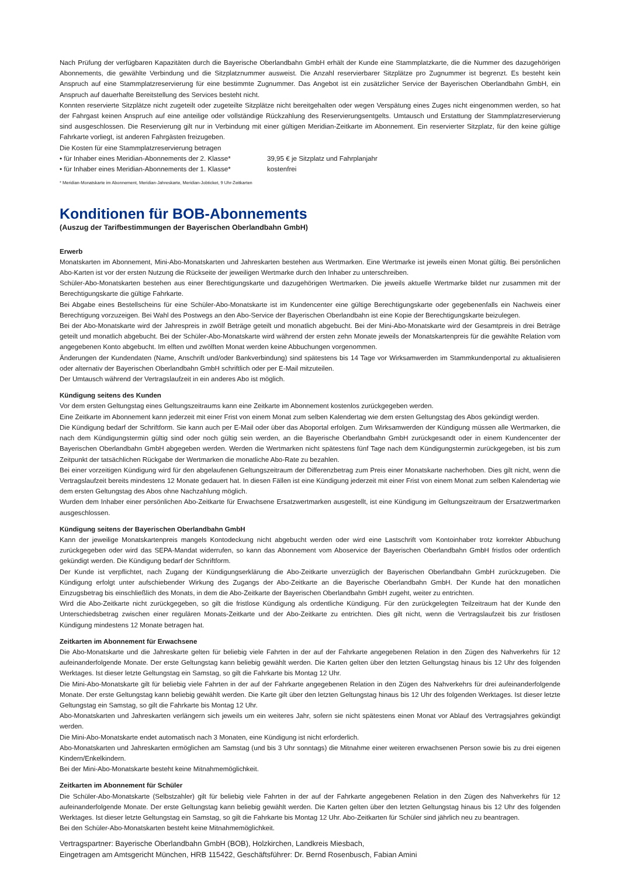Nach Prüfung der verfügbaren Kapazitäten durch die Bayerische Oberlandbahn GmbH erhält der Kunde eine Stammplatzkarte, die die Nummer des dazugehörigen Abonnements, die gewählte Verbindung und die Sitzplatznummer ausweist. Die Anzahl reservierbarer Sitzplätze pro Zugnummer ist begrenzt. Es besteht kein Anspruch auf eine Stammplatzreservierung für eine bestimmte Zugnummer. Das Angebot ist ein zusätzlicher Service der Bayerischen Oberlandbahn GmbH, ein Anspruch auf dauerhafte Bereitstellung des Services besteht nicht.
Konnten reservierte Sitzplätze nicht zugeteilt oder zugeteilte Sitzplätze nicht bereitgehalten oder wegen Verspätung eines Zuges nicht eingenommen werden, so hat der Fahrgast keinen Anspruch auf eine anteilige oder vollständige Rückzahlung des Reservierungsentgelts. Umtausch und Erstattung der Stammplatzreservierung sind ausgeschlossen. Die Reservierung gilt nur in Verbindung mit einer gültigen Meridian-Zeitkarte im Abonnement. Ein reservierter Sitzplatz, für den keine gültige Fahrkarte vorliegt, ist anderen Fahrgästen freizugeben.
Die Kosten für eine Stammplatzreservierung betragen
• für Inhaber eines Meridian-Abonnements der 2. Klasse* 39,95 € je Sitzplatz und Fahrplanjahr
• für Inhaber eines Meridian-Abonnements der 1. Klasse* kostenfrei
* Meridian-Monatskarte im Abonnement, Meridian-Jahreskarte, Meridian-Jobticket, 9 Uhr-Zeitkarten
Konditionen für BOB-Abonnements
(Auszug der Tarifbestimmungen der Bayerischen Oberlandbahn GmbH)
Erwerb
Monatskarten im Abonnement, Mini-Abo-Monatskarten und Jahreskarten bestehen aus Wertmarken. Eine Wertmarke ist jeweils einen Monat gültig. Bei persönlichen Abo-Karten ist vor der ersten Nutzung die Rückseite der jeweiligen Wertmarke durch den Inhaber zu unterschreiben.
Schüler-Abo-Monatskarten bestehen aus einer Berechtigungskarte und dazugehörigen Wertmarken. Die jeweils aktuelle Wertmarke bildet nur zusammen mit der Berechtigungskarte die gültige Fahrkarte.
Bei Abgabe eines Bestellscheins für eine Schüler-Abo-Monatskarte ist im Kundencenter eine gültige Berechtigungskarte oder gegebenenfalls ein Nachweis einer Berechtigung vorzuzeigen. Bei Wahl des Postwegs an den Abo-Service der Bayerischen Oberlandbahn ist eine Kopie der Berechtigungskarte beizulegen.
Bei der Abo-Monatskarte wird der Jahrespreis in zwölf Beträge geteilt und monatlich abgebucht. Bei der Mini-Abo-Monatskarte wird der Gesamtpreis in drei Beträge geteilt und monatlich abgebucht. Bei der Schüler-Abo-Monatskarte wird während der ersten zehn Monate jeweils der Monatskartenpreis für die gewählte Relation vom angegebenen Konto abgebucht. Im elften und zwölften Monat werden keine Abbuchungen vorgenommen.
Änderungen der Kundendaten (Name, Anschrift und/oder Bankverbindung) sind spätestens bis 14 Tage vor Wirksamwerden im Stammkundenportal zu aktualisieren oder alternativ der Bayerischen Oberlandbahn GmbH schriftlich oder per E-Mail mitzuteilen.
Der Umtausch während der Vertragslaufzeit in ein anderes Abo ist möglich.
Kündigung seitens des Kunden
Vor dem ersten Geltungstag eines Geltungszeitraums kann eine Zeitkarte im Abonnement kostenlos zurückgegeben werden.
Eine Zeitkarte im Abonnement kann jederzeit mit einer Frist von einem Monat zum selben Kalendertag wie dem ersten Geltungstag des Abos gekündigt werden.
Die Kündigung bedarf der Schriftform. Sie kann auch per E-Mail oder über das Aboportal erfolgen. Zum Wirksamwerden der Kündigung müssen alle Wertmarken, die nach dem Kündigungstermin gültig sind oder noch gültig sein werden, an die Bayerische Oberlandbahn GmbH zurückgesandt oder in einem Kundencenter der Bayerischen Oberlandbahn GmbH abgegeben werden. Werden die Wertmarken nicht spätestens fünf Tage nach dem Kündigungstermin zurückgegeben, ist bis zum Zeitpunkt der tatsächlichen Rückgabe der Wertmarken die monatliche Abo-Rate zu bezahlen.
Bei einer vorzeitigen Kündigung wird für den abgelaufenen Geltungszeitraum der Differenzbetrag zum Preis einer Monatskarte nacherhoben. Dies gilt nicht, wenn die Vertragslaufzeit bereits mindestens 12 Monate gedauert hat. In diesen Fällen ist eine Kündigung jederzeit mit einer Frist von einem Monat zum selben Kalendertag wie dem ersten Geltungstag des Abos ohne Nachzahlung möglich.
Wurden dem Inhaber einer persönlichen Abo-Zeitkarte für Erwachsene Ersatzwertmarken ausgestellt, ist eine Kündigung im Geltungszeitraum der Ersatzwertmarken ausgeschlossen.
Kündigung seitens der Bayerischen Oberlandbahn GmbH
Kann der jeweilige Monatskartenpreis mangels Kontodeckung nicht abgebucht werden oder wird eine Lastschrift vom Kontoinhaber trotz korrekter Abbuchung zurückgegeben oder wird das SEPA-Mandat widerrufen, so kann das Abonnement vom Aboservice der Bayerischen Oberlandbahn GmbH fristlos oder ordentlich gekündigt werden. Die Kündigung bedarf der Schriftform.
Der Kunde ist verpflichtet, nach Zugang der Kündigungserklärung die Abo-Zeitkarte unverzüglich der Bayerischen Oberlandbahn GmbH zurückzugeben. Die Kündigung erfolgt unter aufschiebender Wirkung des Zugangs der Abo-Zeitkarte an die Bayerische Oberlandbahn GmbH. Der Kunde hat den monatlichen Einzugsbetrag bis einschließlich des Monats, in dem die Abo-Zeitkarte der Bayerischen Oberlandbahn GmbH zugeht, weiter zu entrichten.
Wird die Abo-Zeitkarte nicht zurückgegeben, so gilt die fristlose Kündigung als ordentliche Kündigung. Für den zurückgelegten Teilzeitraum hat der Kunde den Unterschiedsbetrag zwischen einer regulären Monats-Zeitkarte und der Abo-Zeitkarte zu entrichten. Dies gilt nicht, wenn die Vertragslaufzeit bis zur fristlosen Kündigung mindestens 12 Monate betragen hat.
Zeitkarten im Abonnement für Erwachsene
Die Abo-Monatskarte und die Jahreskarte gelten für beliebig viele Fahrten in der auf der Fahrkarte angegebenen Relation in den Zügen des Nahverkehrs für 12 aufeinanderfolgende Monate. Der erste Geltungstag kann beliebig gewählt werden. Die Karten gelten über den letzten Geltungstag hinaus bis 12 Uhr des folgenden Werktages. Ist dieser letzte Geltungstag ein Samstag, so gilt die Fahrkarte bis Montag 12 Uhr.
Die Mini-Abo-Monatskarte gilt für beliebig viele Fahrten in der auf der Fahrkarte angegebenen Relation in den Zügen des Nahverkehrs für drei aufeinanderfolgende Monate. Der erste Geltungstag kann beliebig gewählt werden. Die Karte gilt über den letzten Geltungstag hinaus bis 12 Uhr des folgenden Werktages. Ist dieser letzte Geltungstag ein Samstag, so gilt die Fahrkarte bis Montag 12 Uhr.
Abo-Monatskarten und Jahreskarten verlängern sich jeweils um ein weiteres Jahr, sofern sie nicht spätestens einen Monat vor Ablauf des Vertragsjahres gekündigt werden.
Die Mini-Abo-Monatskarte endet automatisch nach 3 Monaten, eine Kündigung ist nicht erforderlich.
Abo-Monatskarten und Jahreskarten ermöglichen am Samstag (und bis 3 Uhr sonntags) die Mitnahme einer weiteren erwachsenen Person sowie bis zu drei eigenen Kindern/Enkelkindern.
Bei der Mini-Abo-Monatskarte besteht keine Mitnahmemöglichkeit.
Zeitkarten im Abonnement für Schüler
Die Schüler-Abo-Monatskarte (Selbstzahler) gilt für beliebig viele Fahrten in der auf der Fahrkarte angegebenen Relation in den Zügen des Nahverkehrs für 12 aufeinanderfolgende Monate. Der erste Geltungstag kann beliebig gewählt werden. Die Karten gelten über den letzten Geltungstag hinaus bis 12 Uhr des folgenden Werktages. Ist dieser letzte Geltungstag ein Samstag, so gilt die Fahrkarte bis Montag 12 Uhr. Abo-Zeitkarten für Schüler sind jährlich neu zu beantragen.
Bei den Schüler-Abo-Monatskarten besteht keine Mitnahmemöglichkeit.
Vertragspartner: Bayerische Oberlandbahn GmbH (BOB), Holzkirchen, Landkreis Miesbach,
Eingetragen am Amtsgericht München, HRB 115422, Geschäftsführer: Dr. Bernd Rosenbusch, Fabian Amini